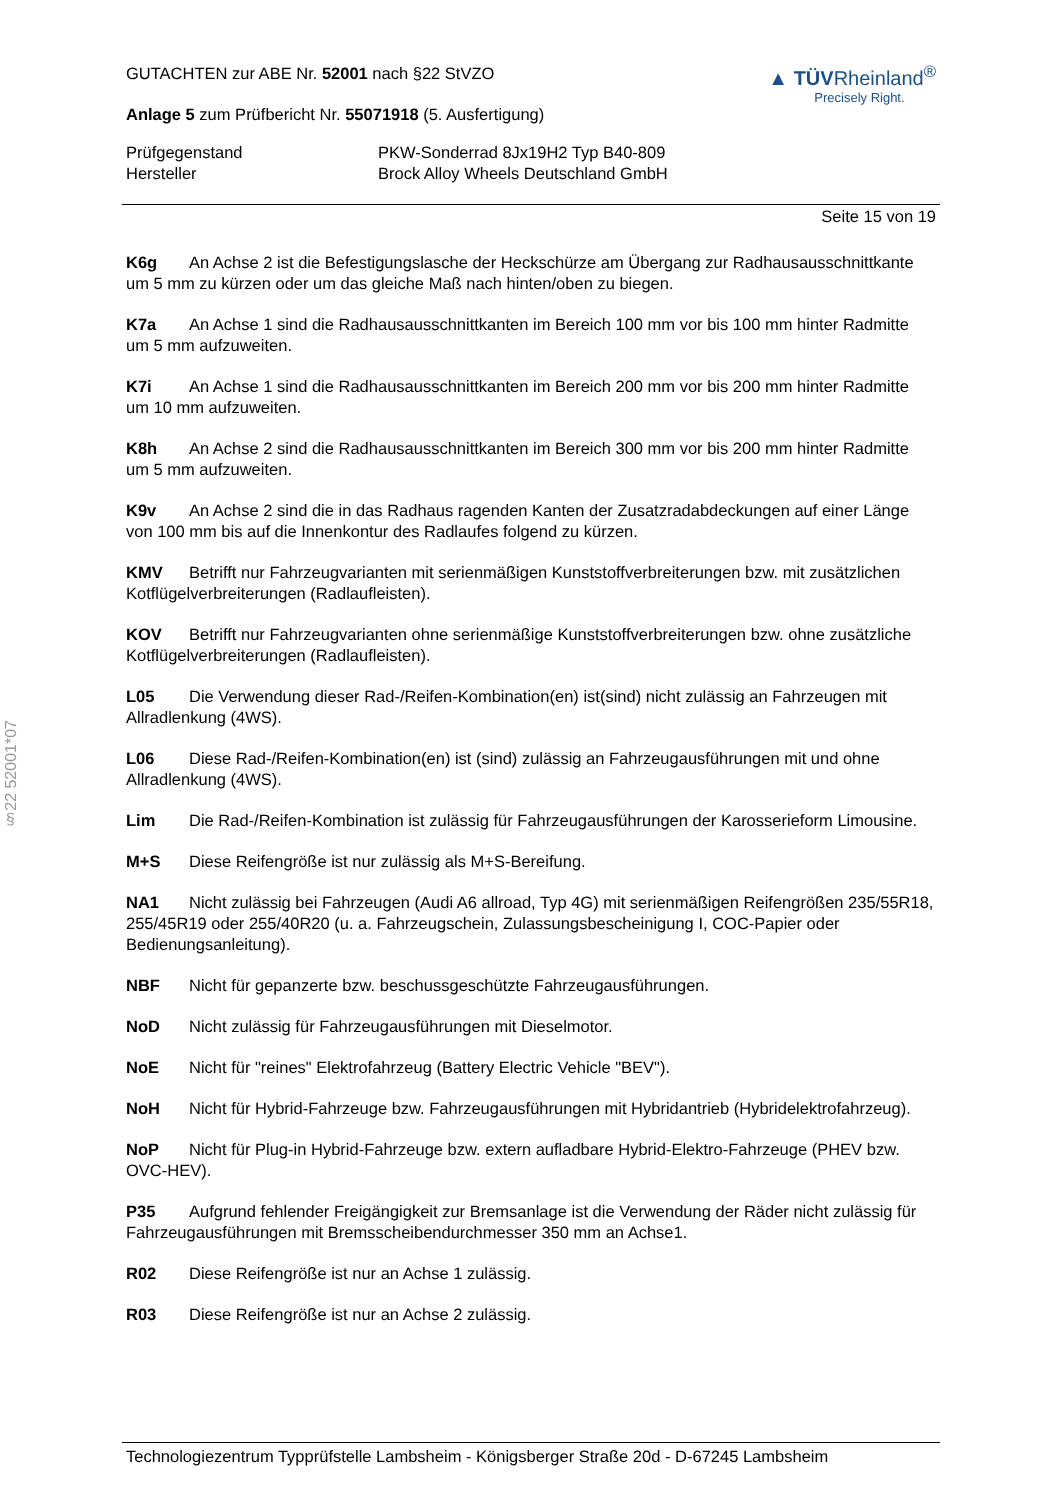GUTACHTEN zur ABE Nr. 52001 nach §22 StVZO
Anlage 5 zum Prüfbericht Nr. 55071918 (5. Ausfertigung)
▲ TÜVRheinland<sup>®</sup>
Precisely Right.
Prüfgegenstand
PKW-Sonderrad 8Jx19H2 Typ B40-809
Hersteller
Brock Alloy Wheels Deutschland GmbH
Seite 15 von 19
K6g An Achse 2 ist die Befestigungslasche der Heckschürze am Übergang zur Radhausausschnittkante um 5 mm zu kürzen oder um das gleiche Maß nach hinten/oben zu biegen.
K7a An Achse 1 sind die Radhausausschnittkanten im Bereich 100 mm vor bis 100 mm hinter Radmitte um 5 mm aufzuweiten.
K7i An Achse 1 sind die Radhausausschnittkanten im Bereich 200 mm vor bis 200 mm hinter Radmitte um 10 mm aufzuweiten.
K8h An Achse 2 sind die Radhausausschnittkanten im Bereich 300 mm vor bis 200 mm hinter Radmitte um 5 mm aufzuweiten.
K9v An Achse 2 sind die in das Radhaus ragenden Kanten der Zusatzradabdeckungen auf einer Länge von 100 mm bis auf die Innenkontur des Radlaufes folgend zu kürzen.
KMV Betrifft nur Fahrzeugvarianten mit serienmäßigen Kunststoffverbreiterungen bzw. mit zusätzlichen Kotflügelverbreiterungen (Radlaufleisten).
KOV Betrifft nur Fahrzeugvarianten ohne serienmäßige Kunststoffverbreiterungen bzw. ohne zusätzliche Kotflügelverbreiterungen (Radlaufleisten).
L05 Die Verwendung dieser Rad-/Reifen-Kombination(en) ist(sind) nicht zulässig an Fahrzeugen mit Allradlenkung (4WS).
L06 Diese Rad-/Reifen-Kombination(en) ist (sind) zulässig an Fahrzeugausführungen mit und ohne Allradlenkung (4WS).
Lim Die Rad-/Reifen-Kombination ist zulässig für Fahrzeugausführungen der Karosserieform Limousine.
M+S Diese Reifengröße ist nur zulässig als M+S-Bereifung.
NA1 Nicht zulässig bei Fahrzeugen (Audi A6 allroad, Typ 4G) mit serienmäßigen Reifengrößen 235/55R18, 255/45R19 oder 255/40R20 (u. a. Fahrzeugschein, Zulassungsbescheinigung I, COC-Papier oder Bedienungsanleitung).
NBF Nicht für gepanzerte bzw. beschussgeschützte Fahrzeugausführungen.
NoD Nicht zulässig für Fahrzeugausführungen mit Dieselmotor.
NoE Nicht für "reines" Elektrofahrzeug (Battery Electric Vehicle "BEV").
NoH Nicht für Hybrid-Fahrzeuge bzw. Fahrzeugausführungen mit Hybridantrieb (Hybridelektrofahrzeug).
NoP Nicht für Plug-in Hybrid-Fahrzeuge bzw. extern aufladbare Hybrid-Elektro-Fahrzeuge (PHEV bzw. OVC-HEV).
P35 Aufgrund fehlender Freigängigkeit zur Bremsanlage ist die Verwendung der Räder nicht zulässig für Fahrzeugausführungen mit Bremsscheibendurchmesser 350 mm an Achse1.
R02 Diese Reifengröße ist nur an Achse 1 zulässig.
R03 Diese Reifengröße ist nur an Achse 2 zulässig.
§22 52001*07
Technologiezentrum Typprüfstelle Lambsheim - Königsberger Straße 20d - D-67245 Lambsheim